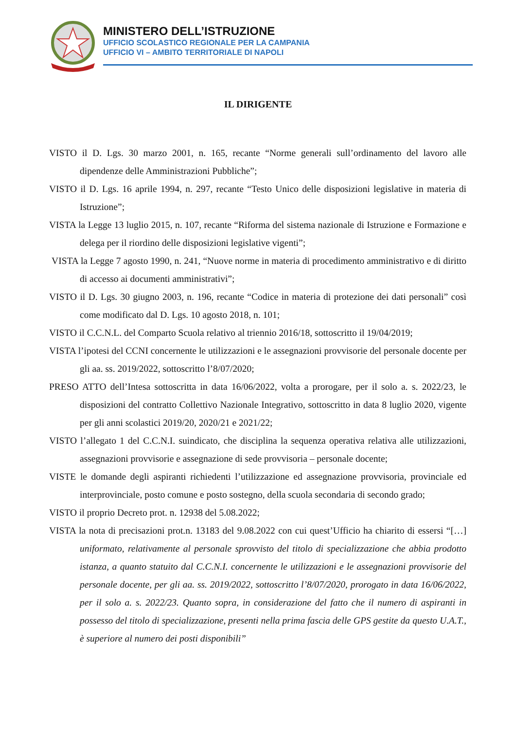MINISTERO DELL’ISTRUZIONE
UFFICIO SCOLASTICO REGIONALE PER LA CAMPANIA
UFFICIO VI – AMBITO TERRITORIALE DI NAPOLI
IL DIRIGENTE
VISTO il D. Lgs. 30 marzo 2001, n. 165, recante “Norme generali sull’ordinamento del lavoro alle dipendenze delle Amministrazioni Pubbliche”;
VISTO il D. Lgs. 16 aprile 1994, n. 297, recante “Testo Unico delle disposizioni legislative in materia di Istruzione”;
VISTA la Legge 13 luglio 2015, n. 107, recante “Riforma del sistema nazionale di Istruzione e Formazione e delega per il riordino delle disposizioni legislative vigenti”;
VISTA la Legge 7 agosto 1990, n. 241, “Nuove norme in materia di procedimento amministrativo e di diritto di accesso ai documenti amministrativi”;
VISTO il D. Lgs. 30 giugno 2003, n. 196, recante “Codice in materia di protezione dei dati personali” così come modificato dal D. Lgs. 10 agosto 2018, n. 101;
VISTO il C.C.N.L. del Comparto Scuola relativo al triennio 2016/18, sottoscritto il 19/04/2019;
VISTA l’ipotesi del CCNI concernente le utilizzazioni e le assegnazioni provvisorie del personale docente per gli aa. ss. 2019/2022, sottoscritto l’8/07/2020;
PRESO ATTO dell’Intesa sottoscritta in data 16/06/2022, volta a prorogare, per il solo a. s. 2022/23, le disposizioni del contratto Collettivo Nazionale Integrativo, sottoscritto in data 8 luglio 2020, vigente per gli anni scolastici 2019/20, 2020/21 e 2021/22;
VISTO l’allegato 1 del C.C.N.I. suindicato, che disciplina la sequenza operativa relativa alle utilizzazioni, assegnazioni provvisorie e assegnazione di sede provvisoria – personale docente;
VISTE le domande degli aspiranti richiedenti l’utilizzazione ed assegnazione provvisoria, provinciale ed interprovinciale, posto comune e posto sostegno, della scuola secondaria di secondo grado;
VISTO il proprio Decreto prot. n. 12938 del 5.08.2022;
VISTA la nota di precisazioni prot.n. 13183 del 9.08.2022 con cui quest’Ufficio ha chiarito di essersi “[…] uniformato, relativamente al personale sprovvisto del titolo di specializzazione che abbia prodotto istanza, a quanto statuito dal C.C.N.I. concernente le utilizzazioni e le assegnazioni provvisorie del personale docente, per gli aa. ss. 2019/2022, sottoscritto l’8/07/2020, prorogato in data 16/06/2022, per il solo a. s. 2022/23. Quanto sopra, in considerazione del fatto che il numero di aspiranti in possesso del titolo di specializzazione, presenti nella prima fascia delle GPS gestite da questo U.A.T., è superiore al numero dei posti disponibili”